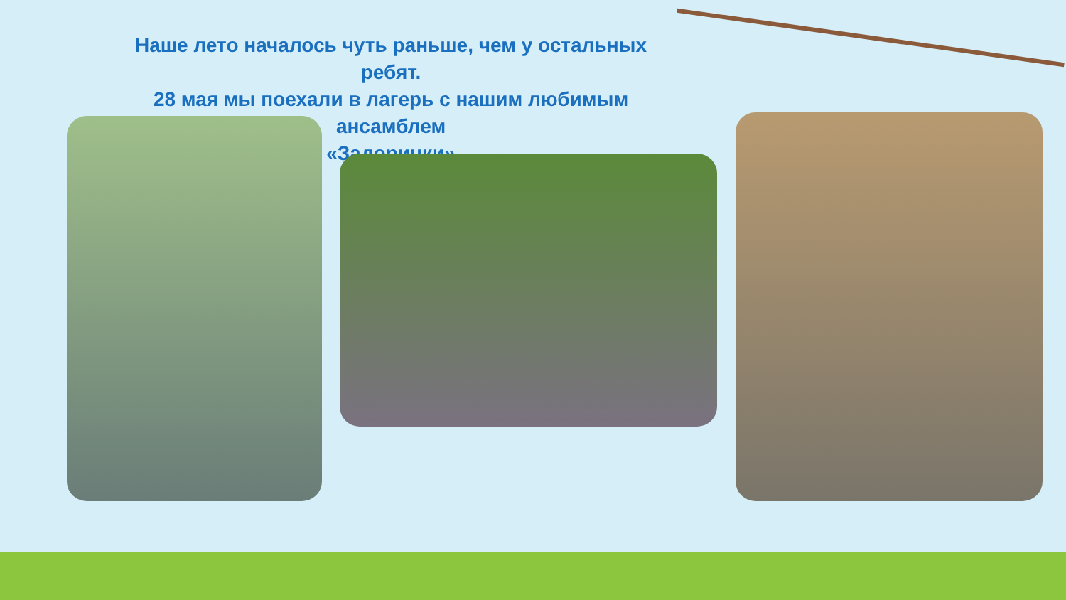Наше лето началось чуть раньше, чем у остальных ребят.
28 мая мы поехали в лагерь с нашим любимым ансамблем
«Задоринки»